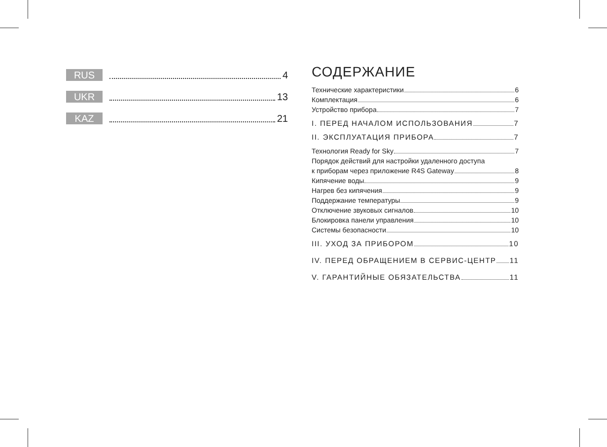RUS 4
UKR 13
KAZ 21
СОДЕРЖАНИЕ
Технические характеристики 6
Комплектация 6
Устройство прибора 7
I. ПЕРЕД НАЧАЛОМ ИСПОЛЬЗОВАНИЯ 7
II. ЭКСПЛУАТАЦИЯ ПРИБОРА 7
Технология Ready for Sky 7
Порядок действий для настройки удаленного доступа
к приборам через приложение R4S Gateway 8
Кипячение воды 9
Нагрев без кипячения 9
Поддержание температуры 9
Отключение звуковых сигналов 10
Блокировка панели управления 10
Системы безопасности 10
III. УХОД ЗА ПРИБОРОМ 10
IV. ПЕРЕД ОБРАЩЕНИЕМ В СЕРВИС-ЦЕНТР 11
V. ГАРАНТИЙНЫЕ ОБЯЗАТЕЛЬСТВА 11